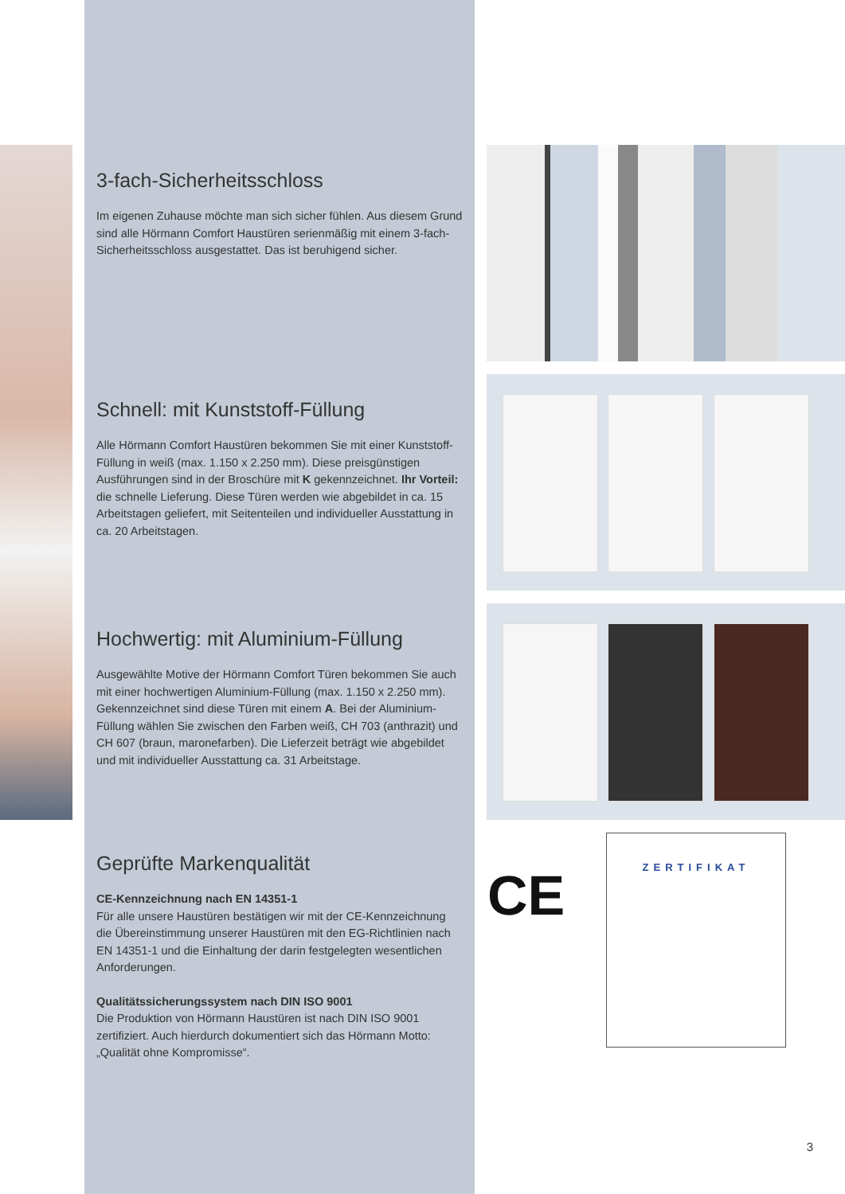3-fach-Sicherheitsschloss
Im eigenen Zuhause möchte man sich sicher fühlen. Aus diesem Grund sind alle Hörmann Comfort Haustüren serienmäßig mit einem 3-fach-Sicherheitsschloss ausgestattet. Das ist beruhigend sicher.
Schnell: mit Kunststoff-Füllung
Alle Hörmann Comfort Haustüren bekommen Sie mit einer Kunststoff-Füllung in weiß (max. 1.150 x 2.250 mm). Diese preisgünstigen Ausführungen sind in der Broschüre mit K gekennzeichnet. Ihr Vorteil: die schnelle Lieferung. Diese Türen werden wie abgebildet in ca. 15 Arbeitstagen geliefert, mit Seitenteilen und individueller Ausstattung in ca. 20 Arbeitstagen.
Hochwertig: mit Aluminium-Füllung
Ausgewählte Motive der Hörmann Comfort Türen bekommen Sie auch mit einer hochwertigen Aluminium-Füllung (max. 1.150 x 2.250 mm). Gekennzeichnet sind diese Türen mit einem A. Bei der Aluminium-Füllung wählen Sie zwischen den Farben weiß, CH 703 (anthrazit) und CH 607 (braun, maronefarben). Die Lieferzeit beträgt wie abgebildet und mit individueller Ausstattung ca. 31 Arbeitstage.
Geprüfte Markenqualität
CE-Kennzeichnung nach EN 14351-1
Für alle unsere Haustüren bestätigen wir mit der CE-Kennzeichnung die Übereinstimmung unserer Haustüren mit den EG-Richtlinien nach EN 14351-1 und die Einhaltung der darin festgelegten wesentlichen Anforderungen.
Qualitätssicherungssystem nach DIN ISO 9001
Die Produktion von Hörmann Haustüren ist nach DIN ISO 9001 zertifiziert. Auch hierdurch dokumentiert sich das Hörmann Motto: „Qualität ohne Kompromisse“.
CE
ZERTIFIKAT
3